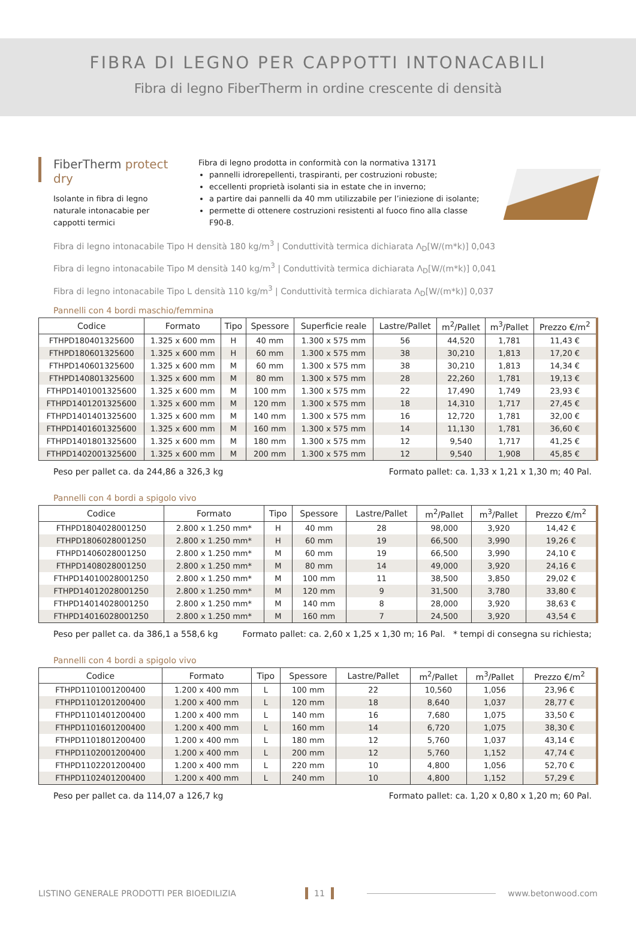FIBRA DI LEGNO PER CAPPOTTI INTONACABILI
Fibra di legno FiberTherm in ordine crescente di densità
FiberTherm protect dry
Isolante in fibra di legno naturale intonacabie per cappotti termici
Fibra di legno prodotta in conformità con la normativa 13171
pannelli idrorepellenti, traspiranti, per costruzioni robuste;
eccellenti proprietà isolanti sia in estate che in inverno;
a partire dai pannelli da 40 mm utilizzabile per l’iniezione di isolante;
permette di ottenere costruzioni resistenti al fuoco fino alla classe F90-B.
Fibra di legno intonacabile Tipo H densità 180 kg/m<sup>3</sup> | Conduttività termica dichiarata Λ<sub>D</sub>[W/(m*k)] 0,043
Fibra di legno intonacabile Tipo M densità 140 kg/m<sup>3</sup> | Conduttività termica dichiarata Λ<sub>D</sub>[W/(m*k)] 0,041
Fibra di legno intonacabile Tipo L densità 110 kg/m<sup>3</sup> | Conduttività termica dichiarata Λ<sub>D</sub>[W/(m*k)] 0,037
Pannelli con 4 bordi maschio/femmina
| Codice | Formato | Tipo | Spessore | Superficie reale | Lastre/Pallet | m<sup>2</sup>/Pallet | m<sup>3</sup>/Pallet | Prezzo €/m<sup>2</sup> |
| --- | --- | --- | --- | --- | --- | --- | --- | --- |
| FTHPD180401325600 | 1.325 x 600 mm | H | 40 mm | 1.300 x 575 mm | 56 | 44,520 | 1,781 | 11,43 € |
| FTHPD180601325600 | 1.325 x 600 mm | H | 60 mm | 1.300 x 575 mm | 38 | 30,210 | 1,813 | 17,20 € |
| FTHPD140601325600 | 1.325 x 600 mm | M | 60 mm | 1.300 x 575 mm | 38 | 30,210 | 1,813 | 14,34 € |
| FTHPD140801325600 | 1.325 x 600 mm | M | 80 mm | 1.300 x 575 mm | 28 | 22,260 | 1,781 | 19,13 € |
| FTHPD1401001325600 | 1.325 x 600 mm | M | 100 mm | 1.300 x 575 mm | 22 | 17,490 | 1,749 | 23,93 € |
| FTHPD1401201325600 | 1.325 x 600 mm | M | 120 mm | 1.300 x 575 mm | 18 | 14,310 | 1,717 | 27,45 € |
| FTHPD1401401325600 | 1.325 x 600 mm | M | 140 mm | 1.300 x 575 mm | 16 | 12,720 | 1,781 | 32,00 € |
| FTHPD1401601325600 | 1.325 x 600 mm | M | 160 mm | 1.300 x 575 mm | 14 | 11,130 | 1,781 | 36,60 € |
| FTHPD1401801325600 | 1.325 x 600 mm | M | 180 mm | 1.300 x 575 mm | 12 | 9,540 | 1,717 | 41,25 € |
| FTHPD1402001325600 | 1.325 x 600 mm | M | 200 mm | 1.300 x 575 mm | 12 | 9,540 | 1,908 | 45,85 € |
Peso per pallet ca. da 244,86 a 326,3 kg Formato pallet: ca. 1,33 x 1,21 x 1,30 m; 40 Pal.
Pannelli con 4 bordi a spigolo vivo
| Codice | Formato | Tipo | Spessore | Lastre/Pallet | m<sup>2</sup>/Pallet | m<sup>3</sup>/Pallet | Prezzo €/m<sup>2</sup> |
| --- | --- | --- | --- | --- | --- | --- | --- |
| FTHPD1804028001250 | 2.800 x 1.250 mm* | H | 40 mm | 28 | 98,000 | 3,920 | 14,42 € |
| FTHPD1806028001250 | 2.800 x 1.250 mm* | H | 60 mm | 19 | 66,500 | 3,990 | 19,26 € |
| FTHPD1406028001250 | 2.800 x 1.250 mm* | M | 60 mm | 19 | 66,500 | 3,990 | 24,10 € |
| FTHPD1408028001250 | 2.800 x 1.250 mm* | M | 80 mm | 14 | 49,000 | 3,920 | 24,16 € |
| FTHPD14010028001250 | 2.800 x 1.250 mm* | M | 100 mm | 11 | 38,500 | 3,850 | 29,02 € |
| FTHPD14012028001250 | 2.800 x 1.250 mm* | M | 120 mm | 9 | 31,500 | 3,780 | 33,80 € |
| FTHPD14014028001250 | 2.800 x 1.250 mm* | M | 140 mm | 8 | 28,000 | 3,920 | 38,63 € |
| FTHPD14016028001250 | 2.800 x 1.250 mm* | M | 160 mm | 7 | 24,500 | 3,920 | 43,54 € |
Peso per pallet ca. da 386,1 a 558,6 kg Formato pallet: ca. 2,60 x 1,25 x 1,30 m; 16 Pal. * tempi di consegna su richiesta;
Pannelli con 4 bordi a spigolo vivo
| Codice | Formato | Tipo | Spessore | Lastre/Pallet | m<sup>2</sup>/Pallet | m<sup>3</sup>/Pallet | Prezzo €/m<sup>2</sup> |
| --- | --- | --- | --- | --- | --- | --- | --- |
| FTHPD1101001200400 | 1.200 x 400 mm | L | 100 mm | 22 | 10,560 | 1,056 | 23,96 € |
| FTHPD1101201200400 | 1.200 x 400 mm | L | 120 mm | 18 | 8,640 | 1,037 | 28,77 € |
| FTHPD1101401200400 | 1.200 x 400 mm | L | 140 mm | 16 | 7,680 | 1,075 | 33,50 € |
| FTHPD1101601200400 | 1.200 x 400 mm | L | 160 mm | 14 | 6,720 | 1,075 | 38,30 € |
| FTHPD1101801200400 | 1.200 x 400 mm | L | 180 mm | 12 | 5,760 | 1,037 | 43,14 € |
| FTHPD1102001200400 | 1.200 x 400 mm | L | 200 mm | 12 | 5,760 | 1,152 | 47,74 € |
| FTHPD1102201200400 | 1.200 x 400 mm | L | 220 mm | 10 | 4,800 | 1,056 | 52,70 € |
| FTHPD1102401200400 | 1.200 x 400 mm | L | 240 mm | 10 | 4,800 | 1,152 | 57,29 € |
Peso per pallet ca. da 114,07 a 126,7 kg Formato pallet: ca. 1,20 x 0,80 x 1,20 m; 60 Pal.
LISTINO GENERALE PRODOTTI PER BIOEDILIZIA 11 www.betonwood.com